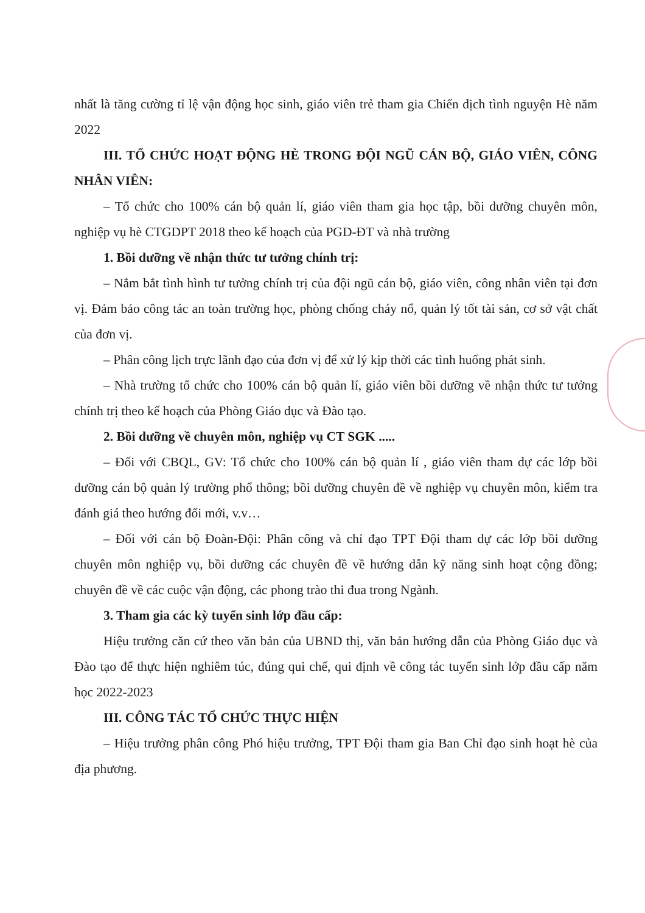nhất là tăng cường tỉ lệ vận động học sinh, giáo viên trẻ tham gia Chiến dịch tình nguyện Hè năm 2022
III. TỔ CHỨC HOẠT ĐỘNG HÈ TRONG ĐỘI NGŨ CÁN BỘ, GIÁO VIÊN, CÔNG NHÂN VIÊN:
– Tổ chức cho 100% cán bộ quản lí, giáo viên tham gia học tập, bồi dưỡng chuyên môn, nghiệp vụ hè CTGDPT 2018 theo kế hoạch của PGD-ĐT và nhà trường
1. Bồi dưỡng về nhận thức tư tưởng chính trị:
– Nắm bắt tình hình tư tưởng chính trị của đội ngũ cán bộ, giáo viên, công nhân viên tại đơn vị. Đảm bảo công tác an toàn trường học, phòng chống cháy nổ, quản lý tốt tài sản, cơ sở vật chất của đơn vị.
– Phân công lịch trực lãnh đạo của đơn vị để xử lý kịp thời các tình huống phát sinh.
– Nhà trường tổ chức cho 100% cán bộ quản lí, giáo viên bồi dưỡng về nhận thức tư tưởng chính trị theo kế hoạch của Phòng Giáo dục và Đào tạo.
2. Bồi dưỡng về chuyên môn, nghiệp vụ CT SGK .....
– Đối với CBQL, GV: Tổ chức cho 100% cán bộ quản lí , giáo viên tham dự các lớp bồi dưỡng cán bộ quản lý trường phổ thông; bồi dưỡng chuyên đề về nghiệp vụ chuyên môn, kiểm tra đánh giá theo hướng đổi mới, v.v…
– Đối với cán bộ Đoàn-Đội: Phân công và chỉ đạo TPT Đội tham dự các lớp bồi dưỡng chuyên môn nghiệp vụ, bồi dưỡng các chuyên đề về hướng dẫn kỹ năng sinh hoạt cộng đồng; chuyên đề về các cuộc vận động, các phong trào thi đua trong Ngành.
3. Tham gia các kỳ tuyển sinh lớp đầu cấp:
Hiệu trưởng căn cứ theo văn bản của UBND thị, văn bản hướng dẫn của Phòng Giáo dục và Đào tạo để thực hiện nghiêm túc, đúng qui chế, qui định về công tác tuyển sinh lớp đầu cấp năm học 2022-2023
III. CÔNG TÁC TỔ CHỨC THỰC HIỆN
– Hiệu trưởng phân công Phó hiệu trưởng, TPT Đội tham gia Ban Chỉ đạo sinh hoạt hè của địa phương.